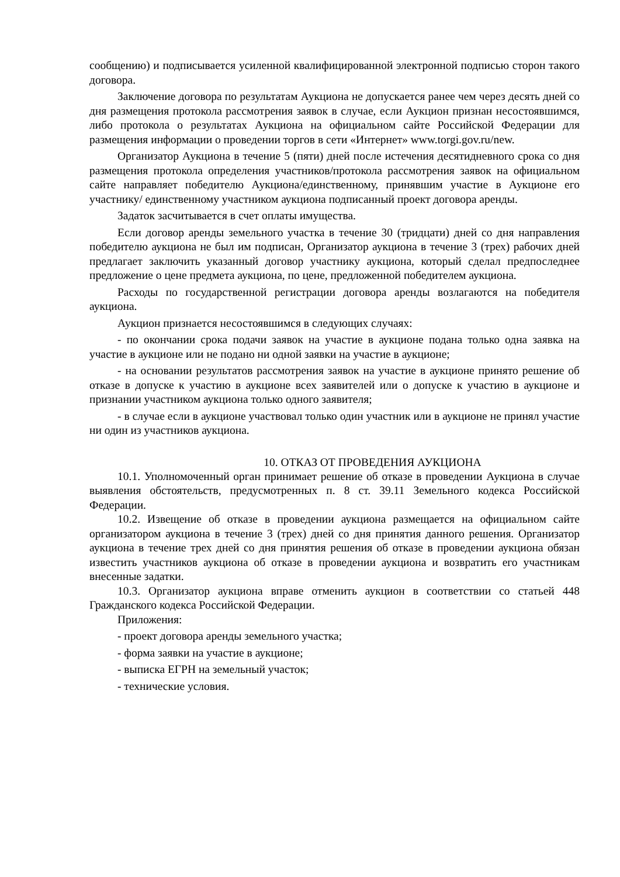сообщению) и подписывается усиленной квалифицированной электронной подписью сторон такого договора.
Заключение договора по результатам Аукциона не допускается ранее чем через десять дней со дня размещения протокола рассмотрения заявок в случае, если Аукцион признан несостоявшимся, либо протокола о результатах Аукциона на официальном сайте Российской Федерации для размещения информации о проведении торгов в сети «Интернет» www.torgi.gov.ru/new.
Организатор Аукциона в течение 5 (пяти) дней после истечения десятидневного срока со дня размещения протокола определения участников/протокола рассмотрения заявок на официальном сайте направляет победителю Аукциона/единственному, принявшим участие в Аукционе его участнику/ единственному участником аукциона подписанный проект договора аренды.
Задаток засчитывается в счет оплаты имущества.
Если договор аренды земельного участка в течение 30 (тридцати) дней со дня направления победителю аукциона не был им подписан, Организатор аукциона в течение 3 (трех) рабочих дней предлагает заключить указанный договор участнику аукциона, который сделал предпоследнее предложение о цене предмета аукциона, по цене, предложенной победителем аукциона.
Расходы по государственной регистрации договора аренды возлагаются на победителя аукциона.
Аукцион признается несостоявшимся в следующих случаях:
- по окончании срока подачи заявок на участие в аукционе подана только одна заявка на участие в аукционе или не подано ни одной заявки на участие в аукционе;
- на основании результатов рассмотрения заявок на участие в аукционе принято решение об отказе в допуске к участию в аукционе всех заявителей или о допуске к участию в аукционе и признании участником аукциона только одного заявителя;
- в случае если в аукционе участвовал только один участник или в аукционе не принял участие ни один из участников аукциона.
10. ОТКАЗ ОТ ПРОВЕДЕНИЯ АУКЦИОНА
10.1. Уполномоченный орган принимает решение об отказе в проведении Аукциона в случае выявления обстоятельств, предусмотренных п. 8 ст. 39.11 Земельного кодекса Российской Федерации.
10.2. Извещение об отказе в проведении аукциона размещается на официальном сайте организатором аукциона в течение 3 (трех) дней со дня принятия данного решения. Организатор аукциона в течение трех дней со дня принятия решения об отказе в проведении аукциона обязан известить участников аукциона об отказе в проведении аукциона и возвратить его участникам внесенные задатки.
10.3. Организатор аукциона вправе отменить аукцион в соответствии со статьей 448 Гражданского кодекса Российской Федерации.
Приложения:
- проект договора аренды земельного участка;
- форма заявки на участие в аукционе;
- выписка ЕГРН на земельный участок;
- технические условия.